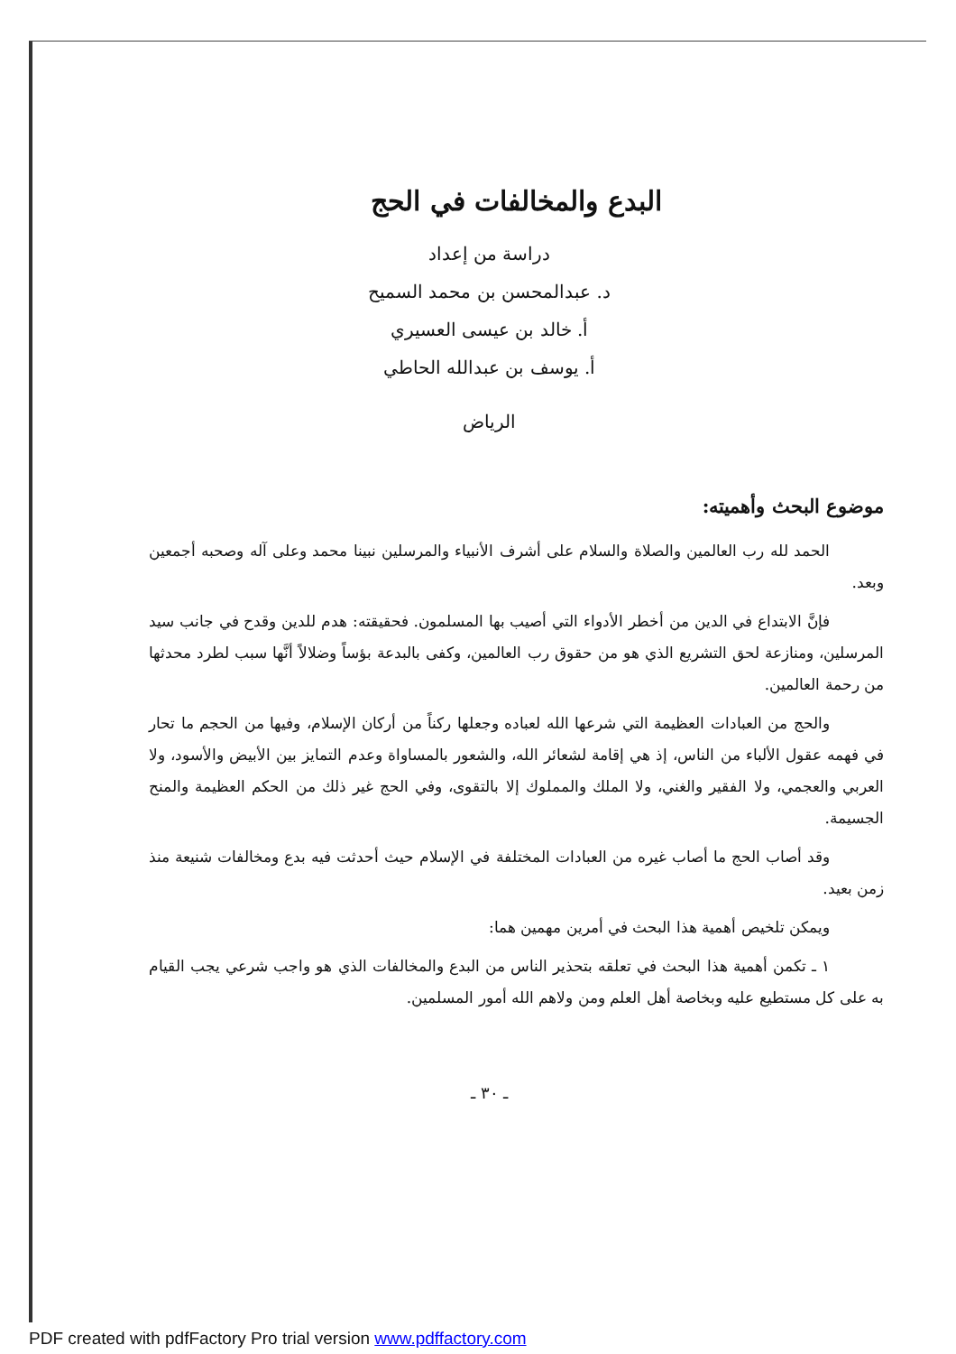البدع والمخالفات في الحج
دراسة من إعداد
د. عبدالمحسن بن محمد السميح
أ. خالد بن عيسى العسيري
أ. يوسف بن عبدالله الحاطي
الرياض
موضوع البحث وأهميته:
الحمد لله رب العالمين والصلاة والسلام على أشرف الأنبياء والمرسلين نبينا محمد وعلى آله وصحبه أجمعين وبعد.
فإنَّ الابتداع في الدين من أخطر الأدواء التي أصيب بها المسلمون. فحقيقته: هدم للدين وقدح في جانب سيد المرسلين، ومنازعة لحق التشريع الذي هو من حقوق رب العالمين، وكفى بالبدعة بؤساً وضلالاً أنَّها سبب لطرد محدثها من رحمة العالمين.
والحج من العبادات العظيمة التي شرعها الله لعباده وجعلها ركناً من أركان الإسلام، وفيها من الحجم ما تحار في فهمه عقول الألباء من الناس، إذ هي إقامة لشعائر الله، والشعور بالمساواة وعدم التمايز بين الأبيض والأسود، ولا العربي والعجمي، ولا الفقير والغني، ولا الملك والمملوك إلا بالتقوى، وفي الحج غير ذلك من الحكم العظيمة والمنح الجسيمة.
وقد أصاب الحج ما أصاب غيره من العبادات المختلفة في الإسلام حيث أحدثت فيه بدع ومخالفات شنيعة منذ زمن بعيد.
ويمكن تلخيص أهمية هذا البحث في أمرين مهمين هما:
١ ـ تكمن أهمية هذا البحث في تعلقه بتحذير الناس من البدع والمخالفات الذي هو واجب شرعي يجب القيام به على كل مستطيع عليه وبخاصة أهل العلم ومن ولاهم الله أمور المسلمين.
ـ ٣٠ ـ
PDF created with pdfFactory Pro trial version www.pdffactory.com